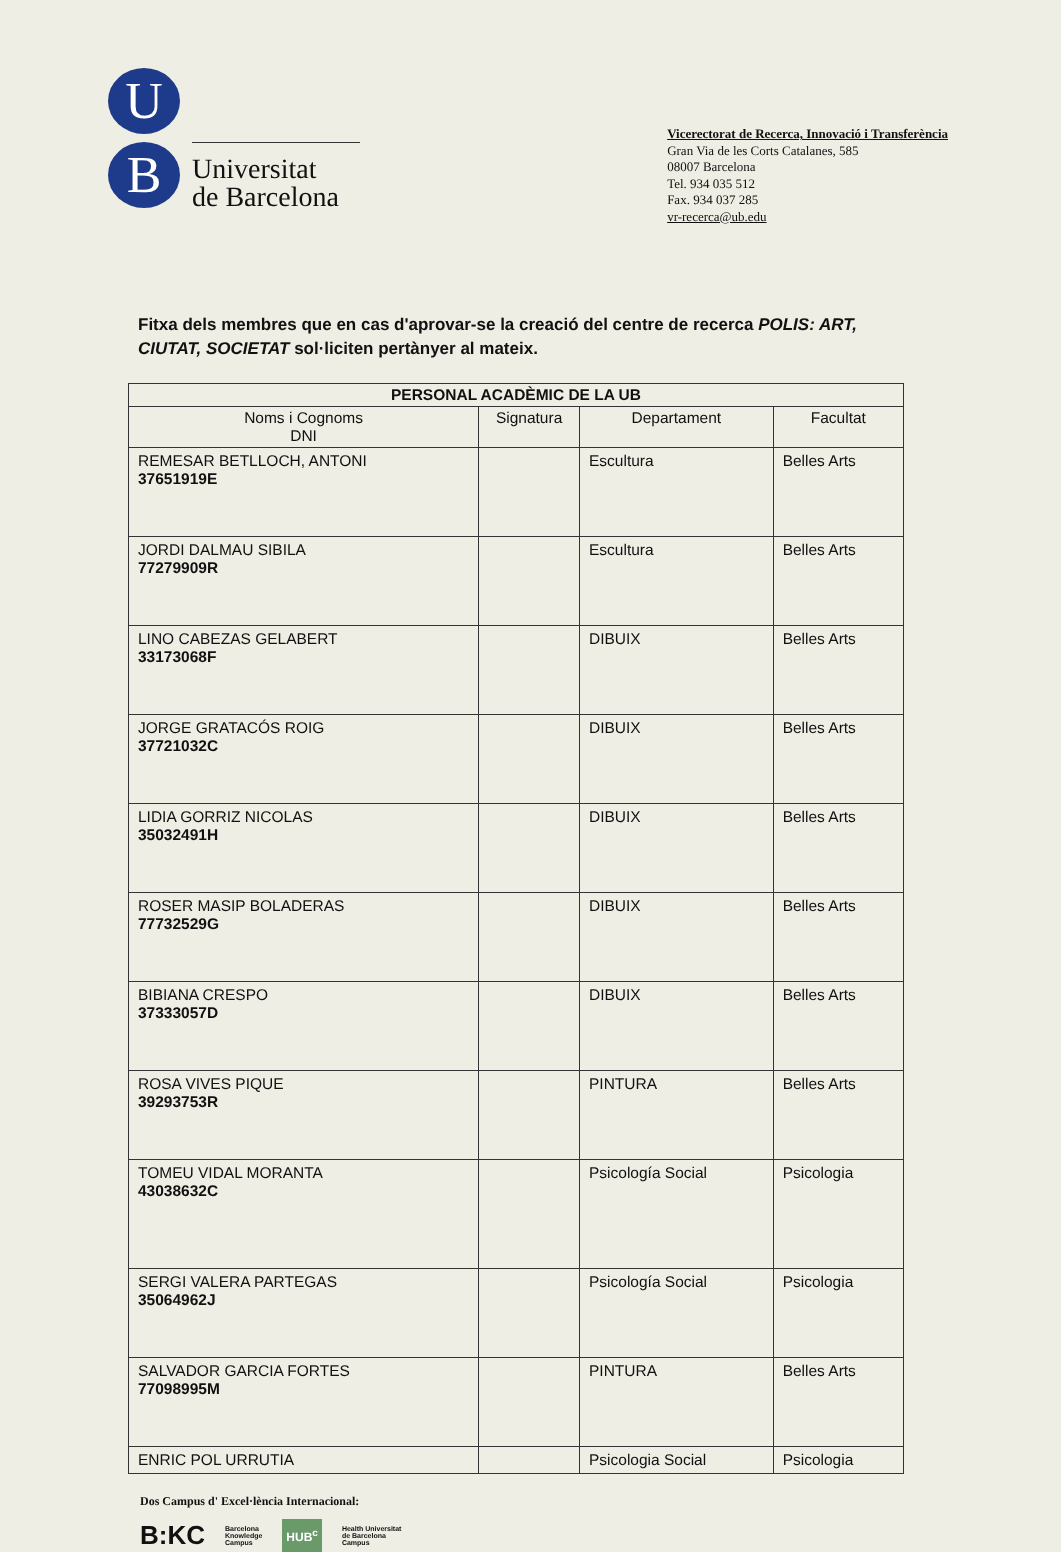U
B
Universitat
de Barcelona
Vicerectorat de Recerca, Innovació i Transferència
Gran Via de les Corts Catalanes, 585
08007 Barcelona
Tel. 934 035 512
Fax. 934 037 285
vr-recerca@ub.edu
Fitxa dels membres que en cas d'aprovar-se la creació del centre de recerca POLIS: ART, CIUTAT, SOCIETAT sol·liciten pertànyer al mateix.
| PERSONAL ACADÈMIC DE LA UB | | | |
| --- | --- | --- | --- |
| Noms i Cognoms DNI | Signatura | Departament | Facultat |
| REMESAR BETLLOCH, ANTONI 37651919E | | Escultura | Belles Arts |
| JORDI DALMAU SIBILA 77279909R | | Escultura | Belles Arts |
| LINO CABEZAS GELABERT 33173068F | | DIBUIX | Belles Arts |
| JORGE GRATACÓS ROIG 37721032C | | DIBUIX | Belles Arts |
| LIDIA GORRIZ NICOLAS 35032491H | | DIBUIX | Belles Arts |
| ROSER MASIP BOLADERAS 77732529G | | DIBUIX | Belles Arts |
| BIBIANA CRESPO 37333057D | | DIBUIX | Belles Arts |
| ROSA VIVES PIQUE 39293753R | | PINTURA | Belles Arts |
| TOMEU VIDAL MORANTA 43038632C | | Psicología Social | Psicologia |
| SERGI VALERA PARTEGAS 35064962J | | Psicología Social | Psicologia |
| SALVADOR GARCIA FORTES 77098995M | | PINTURA | Belles Arts |
| ENRIC POL URRUTIA | | Psicologia Social | Psicologia |
Dos Campus d' Excel·lència Internacional:
B:KC Barcelona
Knowledge
Campus HUB<sup>c</sup> Health Universitat
de Barcelona
Campus